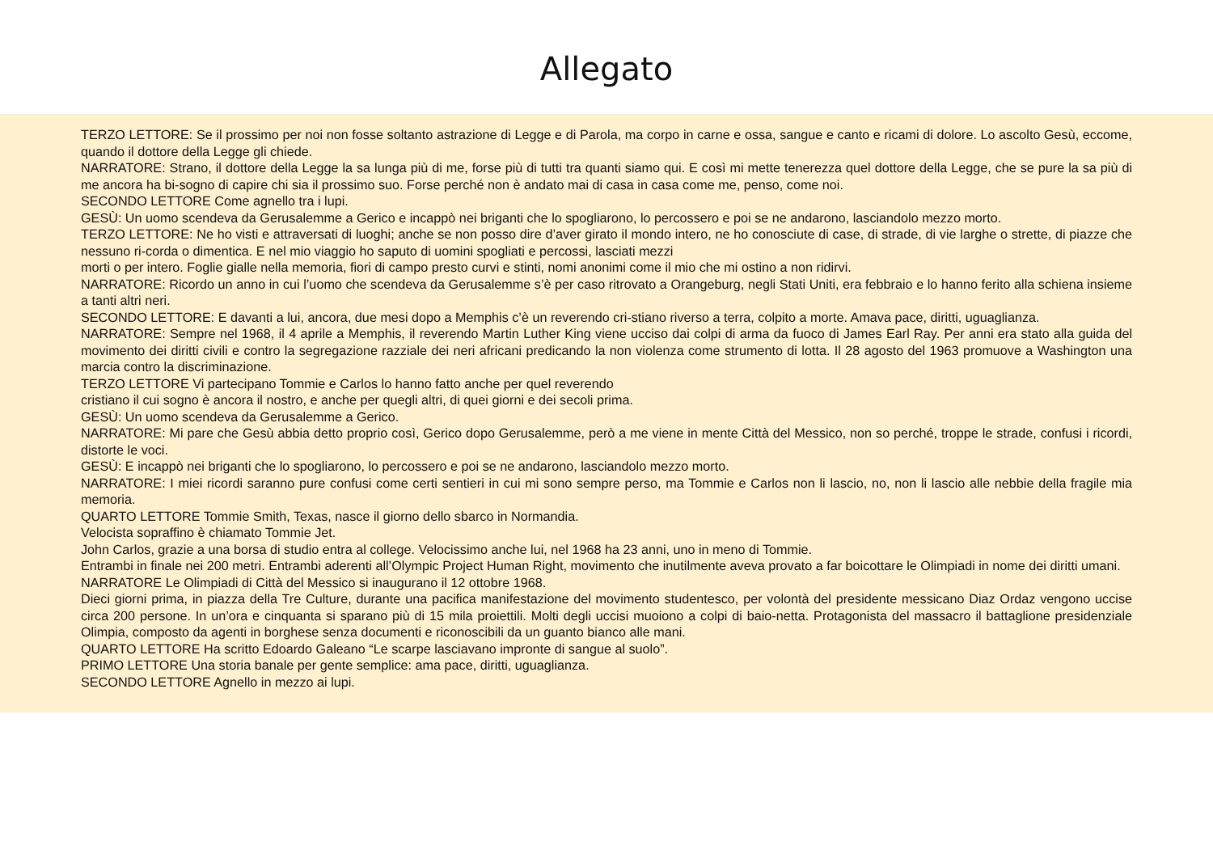Allegato
TERZO LETTORE: Se il prossimo per noi non fosse soltanto astrazione di Legge e di Parola, ma corpo in carne e ossa, sangue e canto e ricami di dolore. Lo ascolto Gesù, eccome, quando il dottore della Legge gli chiede.
NARRATORE: Strano, il dottore della Legge la sa lunga più di me, forse più di tutti tra quanti siamo qui. E così mi mette tenerezza quel dottore della Legge, che se pure la sa più di me ancora ha bi-sogno di capire chi sia il prossimo suo. Forse perché non è andato mai di casa in casa come me, penso, come noi.
SECONDO LETTORE Come agnello tra i lupi.
GESÙ: Un uomo scendeva da Gerusalemme a Gerico e incappò nei briganti che lo spogliarono, lo percossero e poi se ne andarono, lasciandolo mezzo morto.
TERZO LETTORE: Ne ho visti e attraversati di luoghi; anche se non posso dire d’aver girato il mondo intero, ne ho conosciute di case, di strade, di vie larghe o strette, di piazze che nessuno ri-corda o dimentica. E nel mio viaggio ho saputo di uomini spogliati e percossi, lasciati mezzi
morti o per intero. Foglie gialle nella memoria, fiori di campo presto curvi e stinti, nomi anonimi come il mio che mi ostino a non ridirvi.
NARRATORE: Ricordo un anno in cui l’uomo che scendeva da Gerusalemme s’è per caso ritrovato a Orangeburg, negli Stati Uniti, era febbraio e lo hanno ferito alla schiena insieme a tanti altri neri.
SECONDO LETTORE: E davanti a lui, ancora, due mesi dopo a Memphis c’è un reverendo cri-stiano riverso a terra, colpito a morte. Amava pace, diritti, uguaglianza.
NARRATORE: Sempre nel 1968, il 4 aprile a Memphis, il reverendo Martin Luther King viene ucciso dai colpi di arma da fuoco di James Earl Ray. Per anni era stato alla guida del movimento dei diritti civili e contro la segregazione razziale dei neri africani predicando la non violenza come strumento di lotta. Il 28 agosto del 1963 promuove a Washington una marcia contro la discriminazione.
TERZO LETTORE Vi partecipano Tommie e Carlos lo hanno fatto anche per quel reverendo
cristiano il cui sogno è ancora il nostro, e anche per quegli altri, di quei giorni e dei secoli prima.
GESÙ: Un uomo scendeva da Gerusalemme a Gerico.
NARRATORE: Mi pare che Gesù abbia detto proprio così, Gerico dopo Gerusalemme, però a me viene in mente Città del Messico, non so perché, troppe le strade, confusi i ricordi, distorte le voci.
GESÙ: E incappò nei briganti che lo spogliarono, lo percossero e poi se ne andarono, lasciandolo mezzo morto.
NARRATORE: I miei ricordi saranno pure confusi come certi sentieri in cui mi sono sempre perso, ma Tommie e Carlos non li lascio, no, non li lascio alle nebbie della fragile mia memoria.
QUARTO LETTORE Tommie Smith, Texas, nasce il giorno dello sbarco in Normandia.
Velocista sopraffino è chiamato Tommie Jet.
John Carlos, grazie a una borsa di studio entra al college. Velocissimo anche lui, nel 1968 ha 23 anni, uno in meno di Tommie.
Entrambi in finale nei 200 metri. Entrambi aderenti all’Olympic Project Human Right, movimento che inutilmente aveva provato a far boicottare le Olimpiadi in nome dei diritti umani.
NARRATORE Le Olimpiadi di Città del Messico si inaugurano il 12 ottobre 1968.
Dieci giorni prima, in piazza della Tre Culture, durante una pacifica manifestazione del movimento studentesco, per volontà del presidente messicano Diaz Ordaz vengono uccise circa 200 persone. In un’ora e cinquanta si sparano più di 15 mila proiettili. Molti degli uccisi muoiono a colpi di baio-netta. Protagonista del massacro il battaglione presidenziale Olimpia, composto da agenti in borghese senza documenti e riconoscibili da un guanto bianco alle mani.
QUARTO LETTORE Ha scritto Edoardo Galeano “Le scarpe lasciavano impronte di sangue al suolo”.
PRIMO LETTORE Una storia banale per gente semplice: ama pace, diritti, uguaglianza.
SECONDO LETTORE Agnello in mezzo ai lupi.